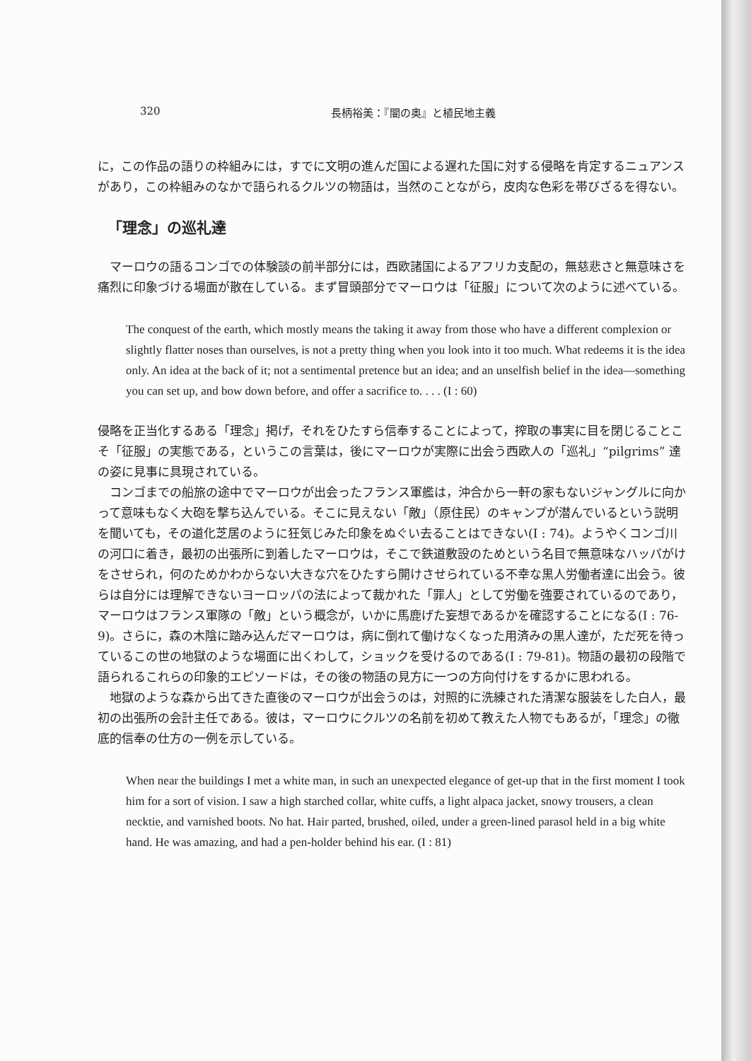320 長柄裕美：『闇の奥』と植民地主義
に，この作品の語りの枠組みには，すでに文明の進んだ国による遅れた国に対する侵略を肯定するニュアンスがあり，この枠組みのなかで語られるクルツの物語は，当然のことながら，皮肉な色彩を帯びざるを得ない。
「理念」の巡礼達
マーロウの語るコンゴでの体験談の前半部分には，西欧諸国によるアフリカ支配の，無慈悲さと無意味さを痛烈に印象づける場面が散在している。まず冒頭部分でマーロウは「征服」について次のように述べている。
The conquest of the earth, which mostly means the taking it away from those who have a different complexion or slightly flatter noses than ourselves, is not a pretty thing when you look into it too much. What redeems it is the idea only. An idea at the back of it; not a sentimental pretence but an idea; and an unselfish belief in the idea—something you can set up, and bow down before, and offer a sacrifice to. . . . (I : 60)
侵略を正当化するある「理念」掲げ，それをひたすら信奉することによって，搾取の事実に目を閉じることこそ「征服」の実態である，というこの言葉は，後にマーロウが実際に出会う西欧人の「巡礼」“pilgrims” 達の姿に見事に具現されている。
コンゴまでの船旅の途中でマーロウが出会ったフランス軍艦は，沖合から一軒の家もないジャングルに向かって意味もなく大砲を撃ち込んでいる。そこに見えない「敵」（原住民）のキャンプが潜んでいるという説明を聞いても，その道化芝居のように狂気じみた印象をぬぐい去ることはできない(I : 74)。ようやくコンゴ川の河口に着き，最初の出張所に到着したマーロウは，そこで鉄道敷設のためという名目で無意味なハッパがけをさせられ，何のためかわからない大きな穴をひたすら開けさせられている不幸な黒人労働者達に出会う。彼らは自分には理解できないヨーロッパの法によって裁かれた「罪人」として労働を強要されているのであり，マーロウはフランス軍隊の「敵」という概念が，いかに馬鹿げた妄想であるかを確認することになる(I : 76-9)。さらに，森の木陰に踏み込んだマーロウは，病に倒れて働けなくなった用済みの黒人達が，ただ死を待っているこの世の地獄のような場面に出くわして，ショックを受けるのである(I : 79-81)。物語の最初の段階で語られるこれらの印象的エピソードは，その後の物語の見方に一つの方向付けをするかに思われる。
地獄のような森から出てきた直後のマーロウが出会うのは，対照的に洗練された清潔な服装をした白人，最初の出張所の会計主任である。彼は，マーロウにクルツの名前を初めて教えた人物でもあるが，「理念」の徹底的信奉の仕方の一例を示している。
When near the buildings I met a white man, in such an unexpected elegance of get-up that in the first moment I took him for a sort of vision. I saw a high starched collar, white cuffs, a light alpaca jacket, snowy trousers, a clean necktie, and varnished boots. No hat. Hair parted, brushed, oiled, under a green-lined parasol held in a big white hand. He was amazing, and had a pen-holder behind his ear. (I : 81)